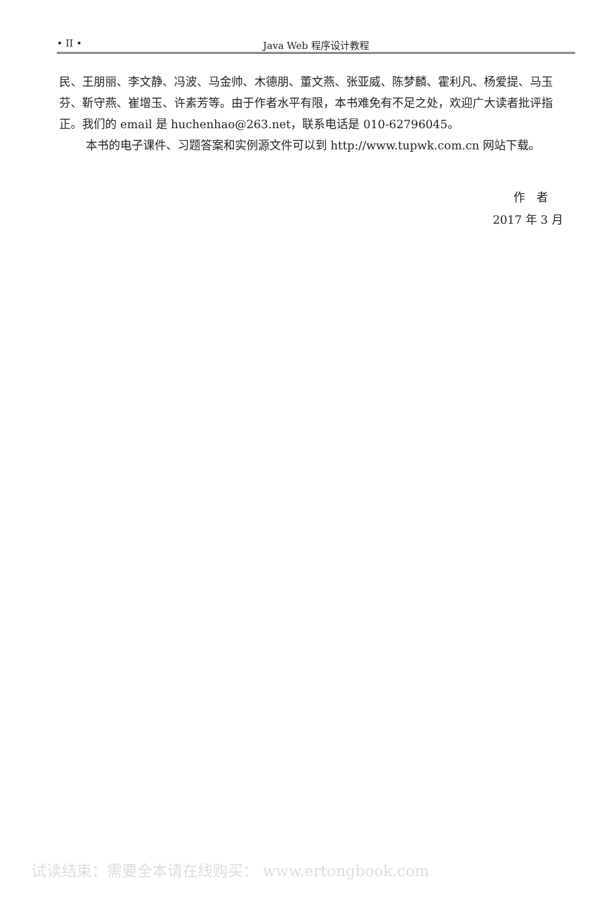• II • Java Web 程序设计教程
民、王朋丽、李文静、冯波、马金帅、木德朋、董文燕、张亚威、陈梦麟、霍利凡、杨爱提、马玉芬、靳守燕、崔增玉、许素芳等。由于作者水平有限，本书难免有不足之处，欢迎广大读者批评指正。我们的 email 是 huchenhao@263.net，联系电话是 010-62796045。
本书的电子课件、习题答案和实例源文件可以到 http://www.tupwk.com.cn 网站下载。
作　者
2017 年 3 月
试读结束：需要全本请在线购买： www.ertongbook.com